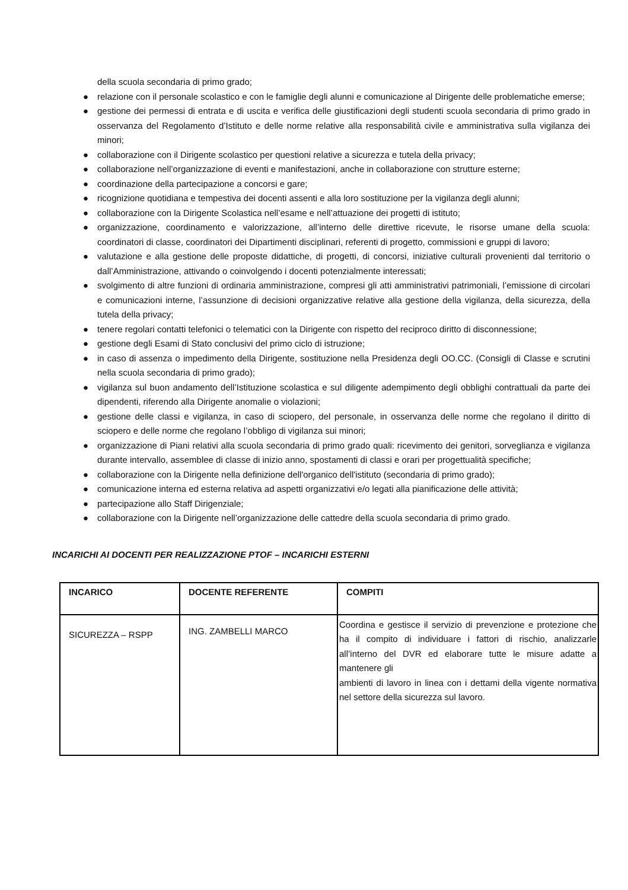della scuola secondaria di primo grado;
● relazione con il personale scolastico e con le famiglie degli alunni e comunicazione al Dirigente delle problematiche emerse;
● gestione dei permessi di entrata e di uscita e verifica delle giustificazioni degli studenti scuola secondaria di primo grado in osservanza del Regolamento d’Istituto e delle norme relative alla responsabilità civile e amministrativa sulla vigilanza dei minori;
● collaborazione con il Dirigente scolastico per questioni relative a sicurezza e tutela della privacy;
● collaborazione nell’organizzazione di eventi e manifestazioni, anche in collaborazione con strutture esterne;
● coordinazione della partecipazione a concorsi e gare;
● ricognizione quotidiana e tempestiva dei docenti assenti e alla loro sostituzione per la vigilanza degli alunni;
● collaborazione con la Dirigente Scolastica nell’esame e nell’attuazione dei progetti di istituto;
● organizzazione, coordinamento e valorizzazione, all’interno delle direttive ricevute, le risorse umane della scuola: coordinatori di classe, coordinatori dei Dipartimenti disciplinari, referenti di progetto, commissioni e gruppi di lavoro;
● valutazione e alla gestione delle proposte didattiche, di progetti, di concorsi, iniziative culturali provenienti dal territorio o dall’Amministrazione, attivando o coinvolgendo i docenti potenzialmente interessati;
● svolgimento di altre funzioni di ordinaria amministrazione, compresi gli atti amministrativi patrimoniali, l’emissione di circolari e comunicazioni interne, l’assunzione di decisioni organizzative relative alla gestione della vigilanza, della sicurezza, della tutela della privacy;
● tenere regolari contatti telefonici o telematici con la Dirigente con rispetto del reciproco diritto di disconnessione;
● gestione degli Esami di Stato conclusivi del primo ciclo di istruzione;
● in caso di assenza o impedimento della Dirigente, sostituzione nella Presidenza degli OO.CC. (Consigli di Classe e scrutini nella scuola secondaria di primo grado);
● vigilanza sul buon andamento dell’Istituzione scolastica e sul diligente adempimento degli obblighi contrattuali da parte dei dipendenti, riferendo alla Dirigente anomalie o violazioni;
● gestione delle classi e vigilanza, in caso di sciopero, del personale, in osservanza delle norme che regolano il diritto di sciopero e delle norme che regolano l’obbligo di vigilanza sui minori;
● organizzazione di Piani relativi alla scuola secondaria di primo grado quali: ricevimento dei genitori, sorveglianza e vigilanza durante intervallo, assemblee di classe di inizio anno, spostamenti di classi e orari per progettualità specifiche;
● collaborazione con la Dirigente nella definizione dell'organico dell'istituto (secondaria di primo grado);
● comunicazione interna ed esterna relativa ad aspetti organizzativi e/o legati alla pianificazione delle attività;
● partecipazione allo Staff Dirigenziale;
● collaborazione con la Dirigente nell’organizzazione delle cattedre della scuola secondaria di primo grado.
INCARICHI AI DOCENTI PER REALIZZAZIONE PTOF – INCARICHI ESTERNI
| INCARICO | DOCENTE REFERENTE | COMPITI |
| --- | --- | --- |
| SICUREZZA – RSPP | ING. ZAMBELLI MARCO | Coordina e gestisce il servizio di prevenzione e protezione che ha il compito di individuare i fattori di rischio, analizzarle all’interno del DVR ed elaborare tutte le misure adatte a mantenere gli ambienti di lavoro in linea con i dettami della vigente normativa nel settore della sicurezza sul lavoro. |